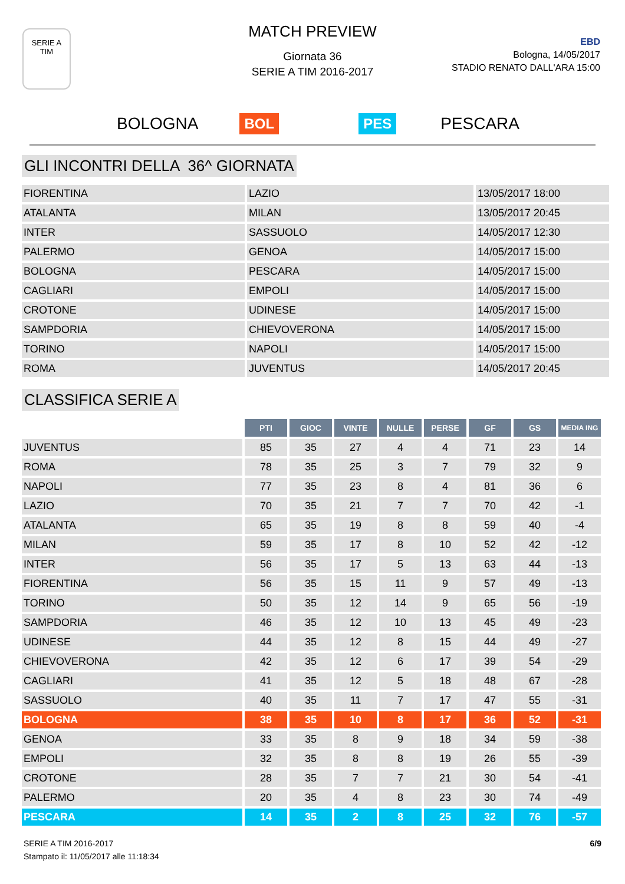SERIE A
TIM
MATCH PREVIEW
Giornata 36
SERIE A TIM 2016-2017
EBD
Bologna, 14/05/2017
STADIO RENATO DALL'ARA 15:00
BOLOGNA BOL PES PESCARA
GLI INCONTRI DELLA 36^ GIORNATA
| FIORENTINA | LAZIO | 13/05/2017 18:00 |
| ATALANTA | MILAN | 13/05/2017 20:45 |
| INTER | SASSUOLO | 14/05/2017 12:30 |
| PALERMO | GENOA | 14/05/2017 15:00 |
| BOLOGNA | PESCARA | 14/05/2017 15:00 |
| CAGLIARI | EMPOLI | 14/05/2017 15:00 |
| CROTONE | UDINESE | 14/05/2017 15:00 |
| SAMPDORIA | CHIEVOVERONA | 14/05/2017 15:00 |
| TORINO | NAPOLI | 14/05/2017 15:00 |
| ROMA | JUVENTUS | 14/05/2017 20:45 |
CLASSIFICA SERIE A
| | PTI | GIOC | VINTE | NULLE | PERSE | GF | GS | MEDIA ING |
| --- | --- | --- | --- | --- | --- | --- | --- | --- |
| JUVENTUS | 85 | 35 | 27 | 4 | 4 | 71 | 23 | 14 |
| ROMA | 78 | 35 | 25 | 3 | 7 | 79 | 32 | 9 |
| NAPOLI | 77 | 35 | 23 | 8 | 4 | 81 | 36 | 6 |
| LAZIO | 70 | 35 | 21 | 7 | 7 | 70 | 42 | -1 |
| ATALANTA | 65 | 35 | 19 | 8 | 8 | 59 | 40 | -4 |
| MILAN | 59 | 35 | 17 | 8 | 10 | 52 | 42 | -12 |
| INTER | 56 | 35 | 17 | 5 | 13 | 63 | 44 | -13 |
| FIORENTINA | 56 | 35 | 15 | 11 | 9 | 57 | 49 | -13 |
| TORINO | 50 | 35 | 12 | 14 | 9 | 65 | 56 | -19 |
| SAMPDORIA | 46 | 35 | 12 | 10 | 13 | 45 | 49 | -23 |
| UDINESE | 44 | 35 | 12 | 8 | 15 | 44 | 49 | -27 |
| CHIEVOVERONA | 42 | 35 | 12 | 6 | 17 | 39 | 54 | -29 |
| CAGLIARI | 41 | 35 | 12 | 5 | 18 | 48 | 67 | -28 |
| SASSUOLO | 40 | 35 | 11 | 7 | 17 | 47 | 55 | -31 |
| BOLOGNA | 38 | 35 | 10 | 8 | 17 | 36 | 52 | -31 |
| GENOA | 33 | 35 | 8 | 9 | 18 | 34 | 59 | -38 |
| EMPOLI | 32 | 35 | 8 | 8 | 19 | 26 | 55 | -39 |
| CROTONE | 28 | 35 | 7 | 7 | 21 | 30 | 54 | -41 |
| PALERMO | 20 | 35 | 4 | 8 | 23 | 30 | 74 | -49 |
| PESCARA | 14 | 35 | 2 | 8 | 25 | 32 | 76 | -57 |
6/9 SERIE A TIM 2016-2017
Stampato il: 11/05/2017 alle 11:18:34